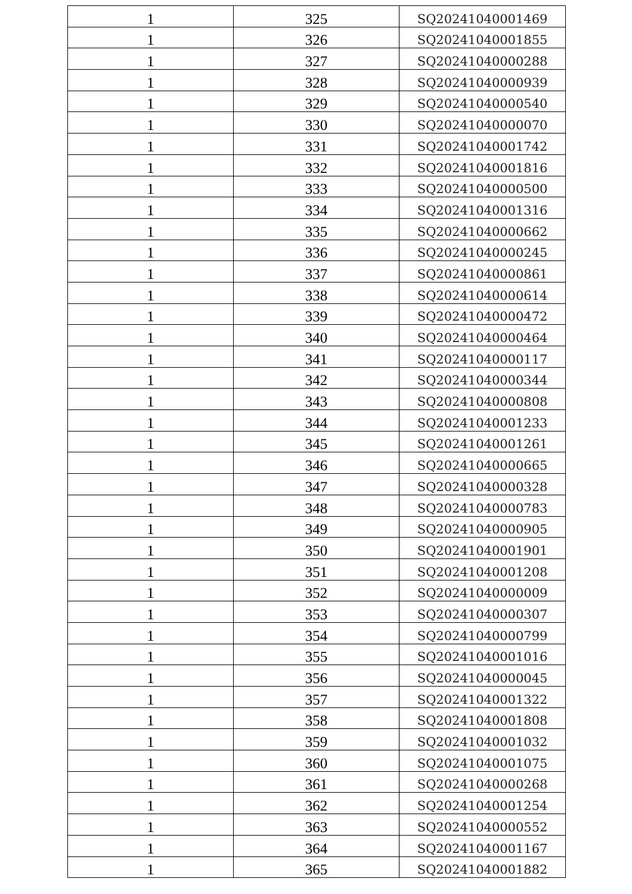| 1 | 325 | SQ20241040001469 |
| 1 | 326 | SQ20241040001855 |
| 1 | 327 | SQ20241040000288 |
| 1 | 328 | SQ20241040000939 |
| 1 | 329 | SQ20241040000540 |
| 1 | 330 | SQ20241040000070 |
| 1 | 331 | SQ20241040001742 |
| 1 | 332 | SQ20241040001816 |
| 1 | 333 | SQ20241040000500 |
| 1 | 334 | SQ20241040001316 |
| 1 | 335 | SQ20241040000662 |
| 1 | 336 | SQ20241040000245 |
| 1 | 337 | SQ20241040000861 |
| 1 | 338 | SQ20241040000614 |
| 1 | 339 | SQ20241040000472 |
| 1 | 340 | SQ20241040000464 |
| 1 | 341 | SQ20241040000117 |
| 1 | 342 | SQ20241040000344 |
| 1 | 343 | SQ20241040000808 |
| 1 | 344 | SQ20241040001233 |
| 1 | 345 | SQ20241040001261 |
| 1 | 346 | SQ20241040000665 |
| 1 | 347 | SQ20241040000328 |
| 1 | 348 | SQ20241040000783 |
| 1 | 349 | SQ20241040000905 |
| 1 | 350 | SQ20241040001901 |
| 1 | 351 | SQ20241040001208 |
| 1 | 352 | SQ20241040000009 |
| 1 | 353 | SQ20241040000307 |
| 1 | 354 | SQ20241040000799 |
| 1 | 355 | SQ20241040001016 |
| 1 | 356 | SQ20241040000045 |
| 1 | 357 | SQ20241040001322 |
| 1 | 358 | SQ20241040001808 |
| 1 | 359 | SQ20241040001032 |
| 1 | 360 | SQ20241040001075 |
| 1 | 361 | SQ20241040000268 |
| 1 | 362 | SQ20241040001254 |
| 1 | 363 | SQ20241040000552 |
| 1 | 364 | SQ20241040001167 |
| 1 | 365 | SQ20241040001882 |